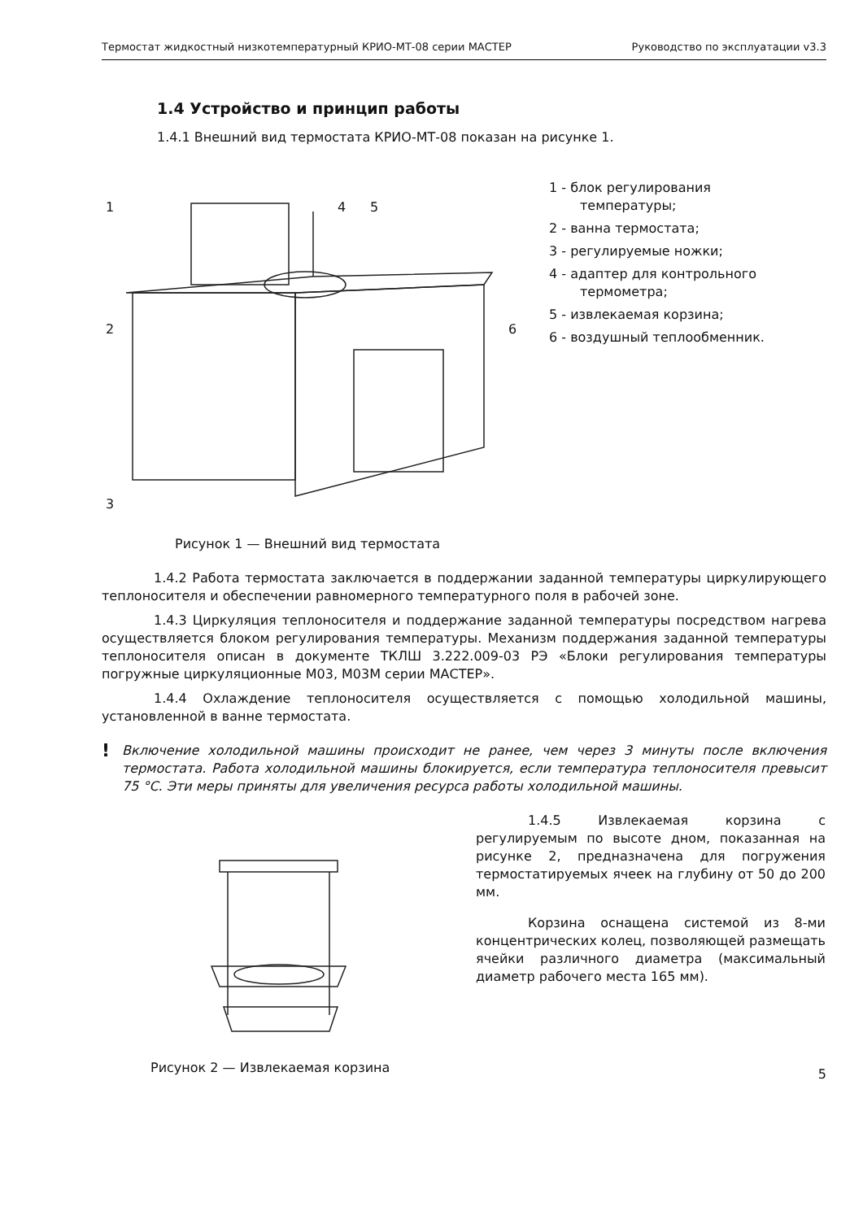Термостат жидкостный низкотемпературный КРИО-МТ-08 серии МАСТЕР Руководство по эксплуатации v3.3
1.4 Устройство и принцип работы
1.4.1 Внешний вид термостата КРИО-МТ-08 показан на рисунке 1.
1
4
5
2
6
3
1 - блок регулирования температуры;
2 - ванна термостата;
3 - регулируемые ножки;
4 - адаптер для контрольного термометра;
5 - извлекаемая корзина;
6 - воздушный теплообменник.
Рисунок 1 — Внешний вид термостата
1.4.2 Работа термостата заключается в поддержании заданной температуры циркулирующего теплоносителя и обеспечении равномерного температурного поля в рабочей зоне.
1.4.3 Циркуляция теплоносителя и поддержание заданной температуры посредством нагрева осуществляется блоком регулирования температуры. Механизм поддержания заданной температуры теплоносителя описан в документе ТКЛШ 3.222.009-03 РЭ «Блоки регулирования температуры погружные циркуляционные М03, М03М серии МАСТЕР».
1.4.4 Охлаждение теплоносителя осуществляется с помощью холодильной машины, установленной в ванне термостата.
! Включение холодильной машины происходит не ранее, чем через 3 минуты после включения термостата. Работа холодильной машины блокируется, если температура теплоносителя превысит 75 °С. Эти меры приняты для увеличения ресурса работы холодильной машины.
Рисунок 2 — Извлекаемая корзина
1.4.5 Извлекаемая корзина с регулируемым по высоте дном, показанная на рисунке 2, предназначена для погружения термостатируемых ячеек на глубину от 50 до 200 мм.
Корзина оснащена системой из 8-ми концентрических колец, позволяющей размещать ячейки различного диаметра (максимальный диаметр рабочего места 165 мм).
5